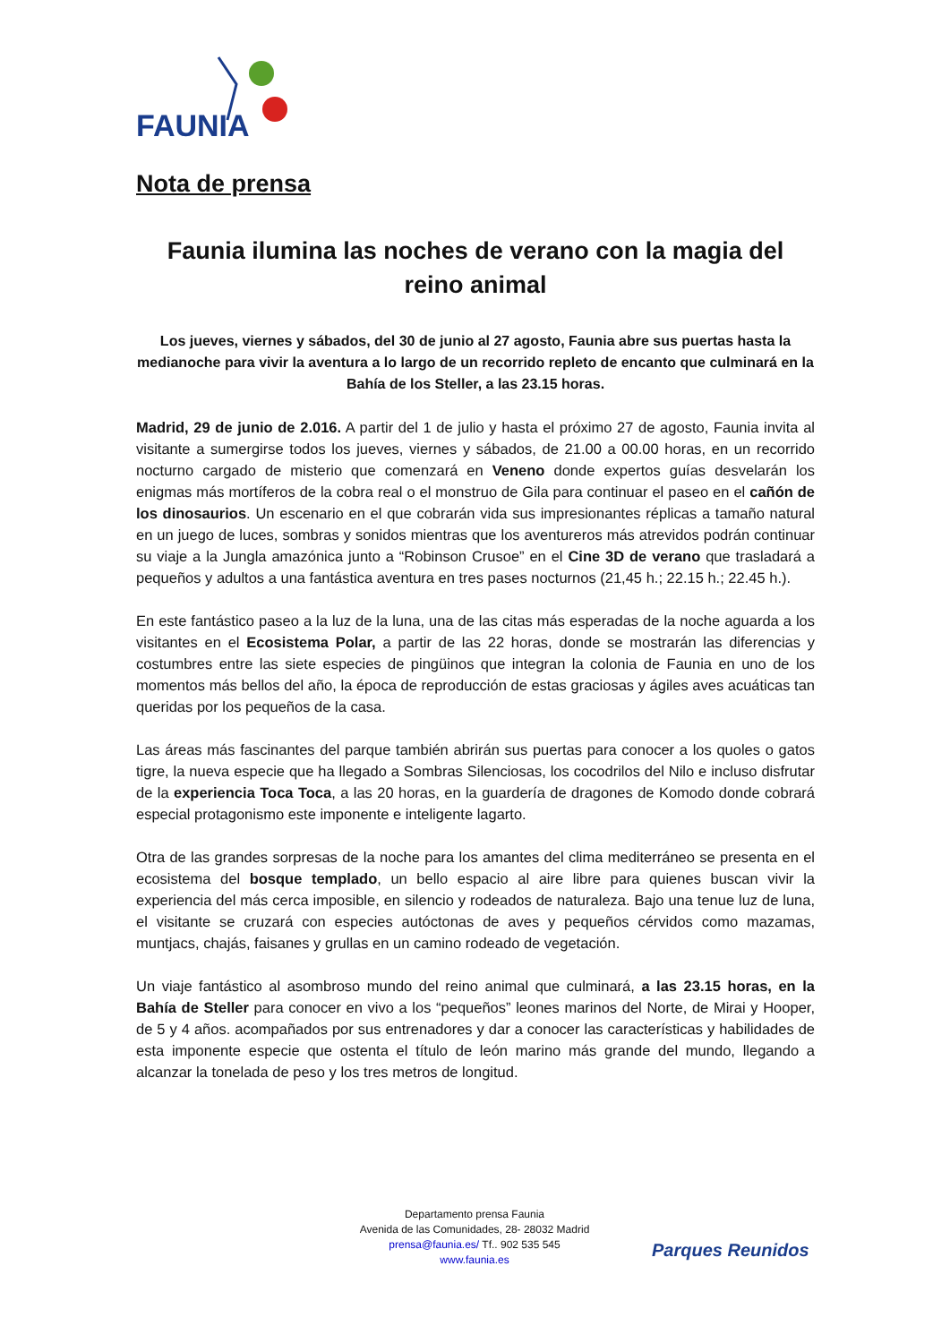FAUNIA
Nota de prensa
Faunia ilumina las noches de verano con la magia del reino animal
Los jueves, viernes y sábados, del 30 de junio al 27 agosto, Faunia abre sus puertas hasta la medianoche para vivir la aventura a lo largo de un recorrido repleto de encanto que culminará en la Bahía de los Steller, a las 23.15 horas.
Madrid, 29 de junio de 2.016. A partir del 1 de julio y hasta el próximo 27 de agosto, Faunia invita al visitante a sumergirse todos los jueves, viernes y sábados, de 21.00 a 00.00 horas, en un recorrido nocturno cargado de misterio que comenzará en Veneno donde expertos guías desvelarán los enigmas más mortíferos de la cobra real o el monstruo de Gila para continuar el paseo en el cañón de los dinosaurios. Un escenario en el que cobrarán vida sus impresionantes réplicas a tamaño natural en un juego de luces, sombras y sonidos mientras que los aventureros más atrevidos podrán continuar su viaje a la Jungla amazónica junto a “Robinson Crusoe” en el Cine 3D de verano que trasladará a pequeños y adultos a una fantástica aventura en tres pases nocturnos (21,45 h.; 22.15 h.; 22.45 h.).
En este fantástico paseo a la luz de la luna, una de las citas más esperadas de la noche aguarda a los visitantes en el Ecosistema Polar, a partir de las 22 horas, donde se mostrarán las diferencias y costumbres entre las siete especies de pingüinos que integran la colonia de Faunia en uno de los momentos más bellos del año, la época de reproducción de estas graciosas y ágiles aves acuáticas tan queridas por los pequeños de la casa.
Las áreas más fascinantes del parque también abrirán sus puertas para conocer a los quoles o gatos tigre, la nueva especie que ha llegado a Sombras Silenciosas, los cocodrilos del Nilo e incluso disfrutar de la experiencia Toca Toca, a las 20 horas, en la guardería de dragones de Komodo donde cobrará especial protagonismo este imponente e inteligente lagarto.
Otra de las grandes sorpresas de la noche para los amantes del clima mediterráneo se presenta en el ecosistema del bosque templado, un bello espacio al aire libre para quienes buscan vivir la experiencia del más cerca imposible, en silencio y rodeados de naturaleza. Bajo una tenue luz de luna, el visitante se cruzará con especies autóctonas de aves y pequeños cérvidos como mazamas, muntjacs, chajás, faisanes y grullas en un camino rodeado de vegetación.
Un viaje fantástico al asombroso mundo del reino animal que culminará, a las 23.15 horas, en la Bahía de Steller para conocer en vivo a los “pequeños” leones marinos del Norte, de Mirai y Hooper, de 5 y 4 años. acompañados por sus entrenadores y dar a conocer las características y habilidades de esta imponente especie que ostenta el título de león marino más grande del mundo, llegando a alcanzar la tonelada de peso y los tres metros de longitud.
Departamento prensa Faunia
Avenida de las Comunidades, 28- 28032 Madrid
prensa@faunia.es/ Tf.. 902 535 545
www.faunia.es
Parques Reunidos